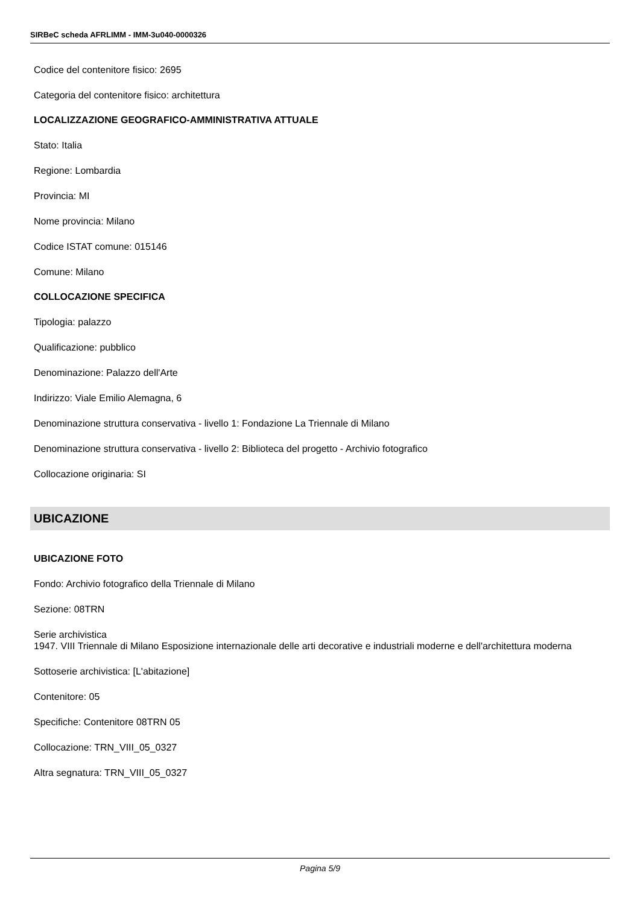SIRBeC scheda AFRLIMM - IMM-3u040-0000326
Codice del contenitore fisico: 2695
Categoria del contenitore fisico: architettura
LOCALIZZAZIONE GEOGRAFICO-AMMINISTRATIVA ATTUALE
Stato: Italia
Regione: Lombardia
Provincia: MI
Nome provincia: Milano
Codice ISTAT comune: 015146
Comune: Milano
COLLOCAZIONE SPECIFICA
Tipologia: palazzo
Qualificazione: pubblico
Denominazione: Palazzo dell'Arte
Indirizzo: Viale Emilio Alemagna, 6
Denominazione struttura conservativa - livello 1: Fondazione La Triennale di Milano
Denominazione struttura conservativa - livello 2: Biblioteca del progetto - Archivio fotografico
Collocazione originaria: SI
UBICAZIONE
UBICAZIONE FOTO
Fondo: Archivio fotografico della Triennale di Milano
Sezione: 08TRN
Serie archivistica
1947. VIII Triennale di Milano Esposizione internazionale delle arti decorative e industriali moderne e dell'architettura moderna
Sottoserie archivistica: [L'abitazione]
Contenitore: 05
Specifiche: Contenitore 08TRN 05
Collocazione: TRN_VIII_05_0327
Altra segnatura: TRN_VIII_05_0327
Pagina 5/9